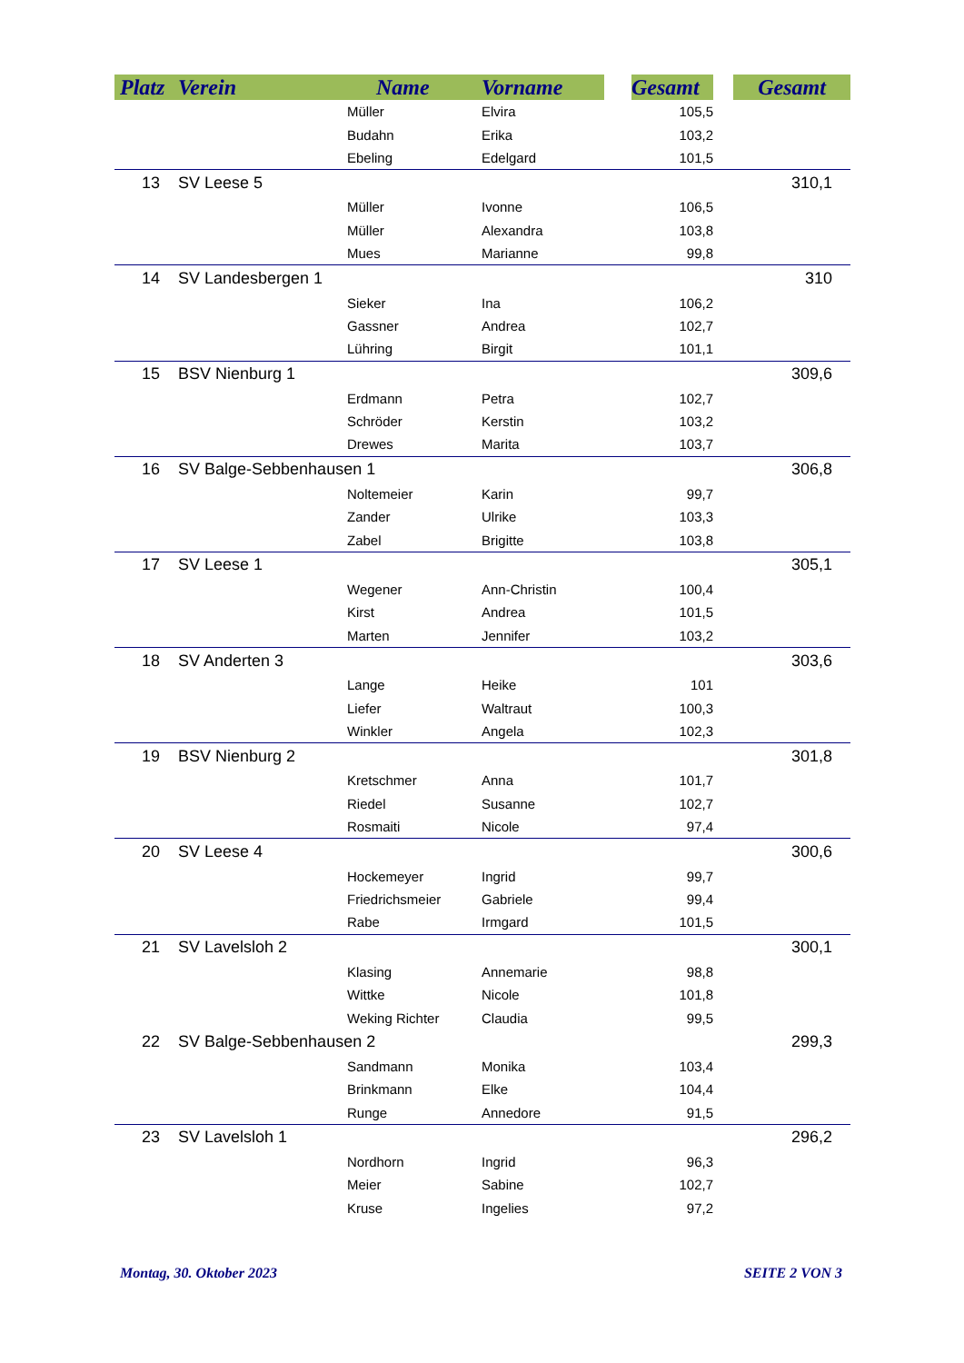| Platz | Verein | Name | Vorname | | Gesamt | | Gesamt |
| --- | --- | --- | --- | --- | --- | --- | --- |
| | | Müller | Elvira | | 105,5 | | |
| | | Budahn | Erika | | 103,2 | | |
| | | Ebeling | Edelgard | | 101,5 | | |
| 13 | SV Leese 5 | | | | | | 310,1 |
| | | Müller | Ivonne | | 106,5 | | |
| | | Müller | Alexandra | | 103,8 | | |
| | | Mues | Marianne | | 99,8 | | |
| 14 | SV Landesbergen 1 | | | | | | 310 |
| | | Sieker | Ina | | 106,2 | | |
| | | Gassner | Andrea | | 102,7 | | |
| | | Lühring | Birgit | | 101,1 | | |
| 15 | BSV Nienburg 1 | | | | | | 309,6 |
| | | Erdmann | Petra | | 102,7 | | |
| | | Schröder | Kerstin | | 103,2 | | |
| | | Drewes | Marita | | 103,7 | | |
| 16 | SV Balge-Sebbenhausen 1 | | | | | | 306,8 |
| | | Noltemeier | Karin | | 99,7 | | |
| | | Zander | Ulrike | | 103,3 | | |
| | | Zabel | Brigitte | | 103,8 | | |
| 17 | SV Leese 1 | | | | | | 305,1 |
| | | Wegener | Ann-Christin | | 100,4 | | |
| | | Kirst | Andrea | | 101,5 | | |
| | | Marten | Jennifer | | 103,2 | | |
| 18 | SV Anderten 3 | | | | | | 303,6 |
| | | Lange | Heike | | 101 | | |
| | | Liefer | Waltraut | | 100,3 | | |
| | | Winkler | Angela | | 102,3 | | |
| 19 | BSV Nienburg 2 | | | | | | 301,8 |
| | | Kretschmer | Anna | | 101,7 | | |
| | | Riedel | Susanne | | 102,7 | | |
| | | Rosmaiti | Nicole | | 97,4 | | |
| 20 | SV Leese 4 | | | | | | 300,6 |
| | | Hockemeyer | Ingrid | | 99,7 | | |
| | | Friedrichsmeier | Gabriele | | 99,4 | | |
| | | Rabe | Irmgard | | 101,5 | | |
| 21 | SV Lavelsloh 2 | | | | | | 300,1 |
| | | Klasing | Annemarie | | 98,8 | | |
| | | Wittke | Nicole | | 101,8 | | |
| | | Weking Richter | Claudia | | 99,5 | | |
| 22 | SV Balge-Sebbenhausen 2 | | | | | | 299,3 |
| | | Sandmann | Monika | | 103,4 | | |
| | | Brinkmann | Elke | | 104,4 | | |
| | | Runge | Annedore | | 91,5 | | |
| 23 | SV Lavelsloh 1 | | | | | | 296,2 |
| | | Nordhorn | Ingrid | | 96,3 | | |
| | | Meier | Sabine | | 102,7 | | |
| | | Kruse | Ingelies | | 97,2 | | |
Montag, 30. Oktober 2023 SEITE 2 VON 3